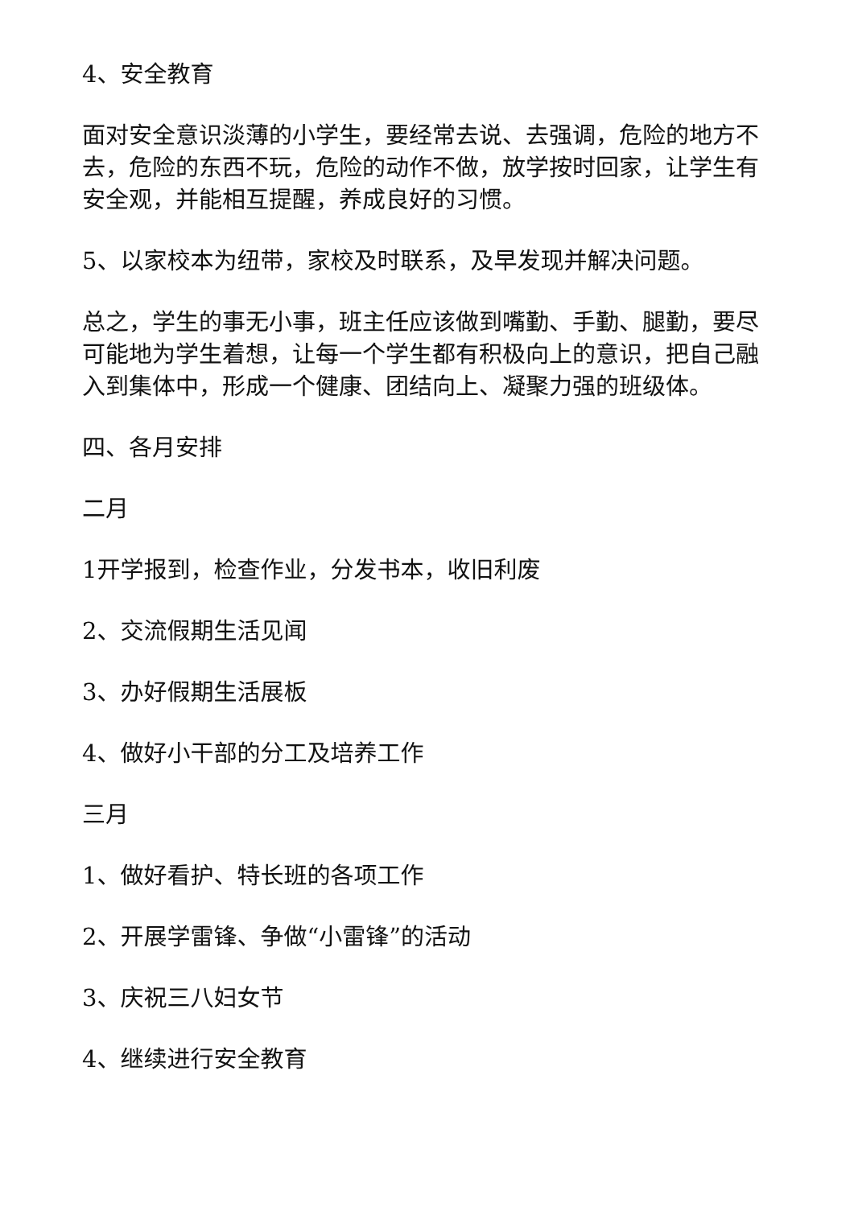4、安全教育
面对安全意识淡薄的小学生，要经常去说、去强调，危险的地方不去，危险的东西不玩，危险的动作不做，放学按时回家，让学生有安全观，并能相互提醒，养成良好的习惯。
5、以家校本为纽带，家校及时联系，及早发现并解决问题。
总之，学生的事无小事，班主任应该做到嘴勤、手勤、腿勤，要尽可能地为学生着想，让每一个学生都有积极向上的意识，把自己融入到集体中，形成一个健康、团结向上、凝聚力强的班级体。
四、各月安排
二月
1开学报到，检查作业，分发书本，收旧利废
2、交流假期生活见闻
3、办好假期生活展板
4、做好小干部的分工及培养工作
三月
1、做好看护、特长班的各项工作
2、开展学雷锋、争做“小雷锋”的活动
3、庆祝三八妇女节
4、继续进行安全教育